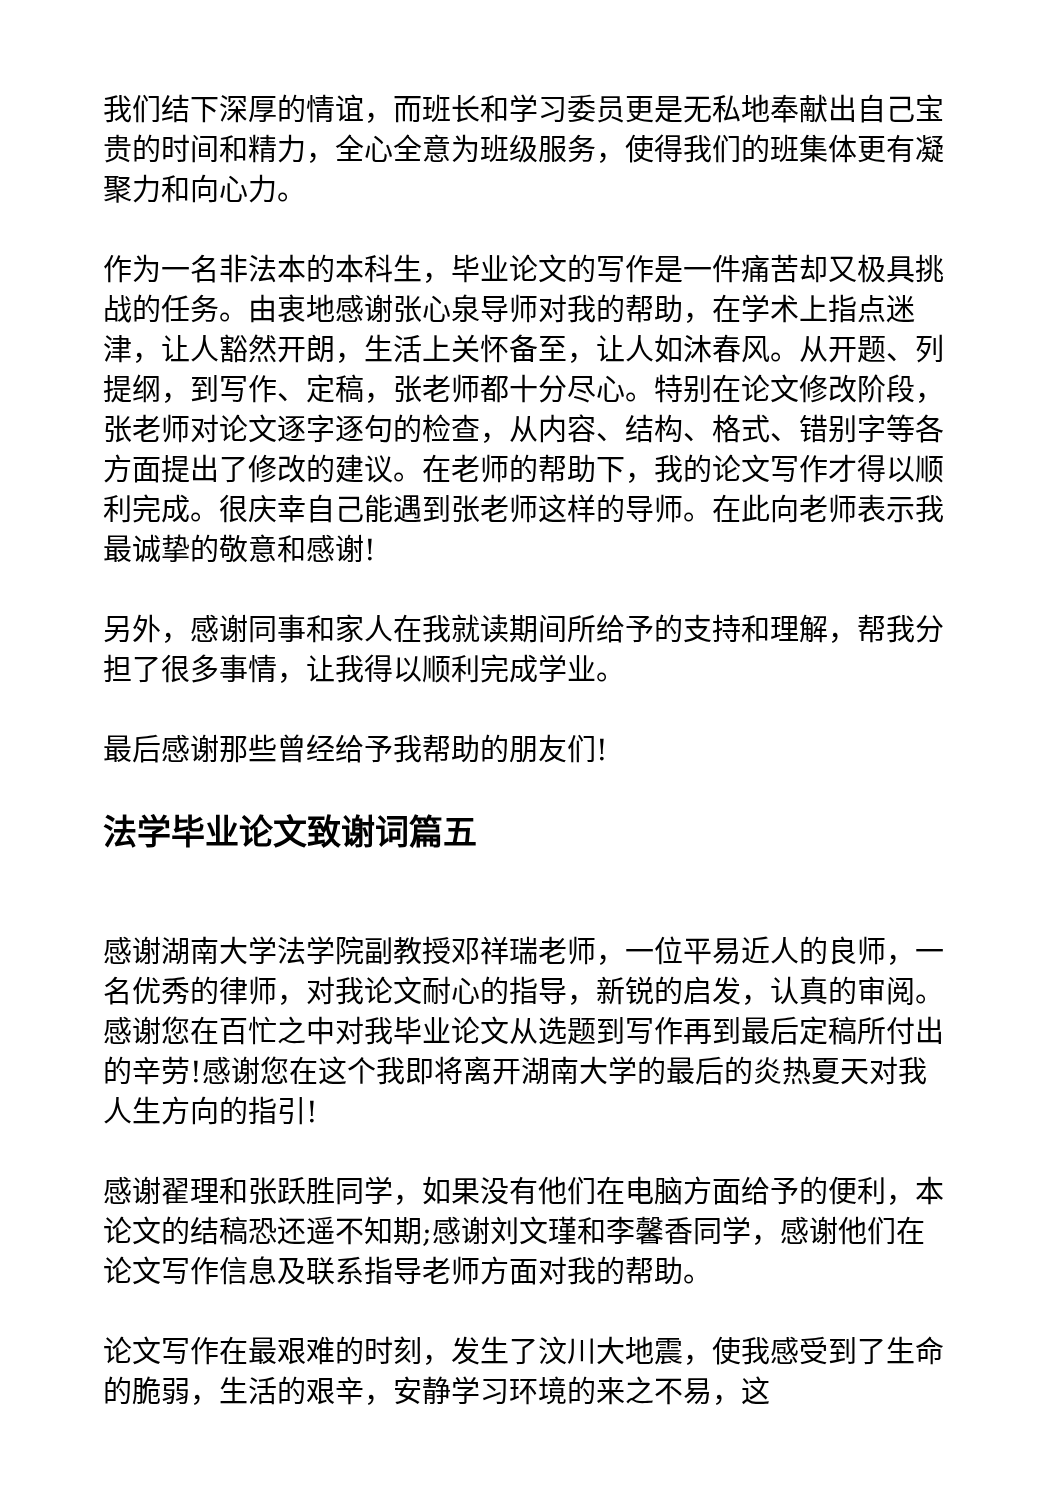我们结下深厚的情谊，而班长和学习委员更是无私地奉献出自己宝贵的时间和精力，全心全意为班级服务，使得我们的班集体更有凝聚力和向心力。
作为一名非法本的本科生，毕业论文的写作是一件痛苦却又极具挑战的任务。由衷地感谢张心泉导师对我的帮助，在学术上指点迷津，让人豁然开朗，生活上关怀备至，让人如沐春风。从开题、列提纲，到写作、定稿，张老师都十分尽心。特别在论文修改阶段，张老师对论文逐字逐句的检查，从内容、结构、格式、错别字等各方面提出了修改的建议。在老师的帮助下，我的论文写作才得以顺利完成。很庆幸自己能遇到张老师这样的导师。在此向老师表示我最诚挚的敬意和感谢!
另外，感谢同事和家人在我就读期间所给予的支持和理解，帮我分担了很多事情，让我得以顺利完成学业。
最后感谢那些曾经给予我帮助的朋友们!
法学毕业论文致谢词篇五
感谢湖南大学法学院副教授邓祥瑞老师，一位平易近人的良师，一名优秀的律师，对我论文耐心的指导，新锐的启发，认真的审阅。感谢您在百忙之中对我毕业论文从选题到写作再到最后定稿所付出的辛劳!感谢您在这个我即将离开湖南大学的最后的炎热夏天对我人生方向的指引!
感谢翟理和张跃胜同学，如果没有他们在电脑方面给予的便利，本论文的结稿恐还遥不知期;感谢刘文瑾和李馨香同学，感谢他们在论文写作信息及联系指导老师方面对我的帮助。
论文写作在最艰难的时刻，发生了汶川大地震，使我感受到了生命的脆弱，生活的艰辛，安静学习环境的来之不易，这